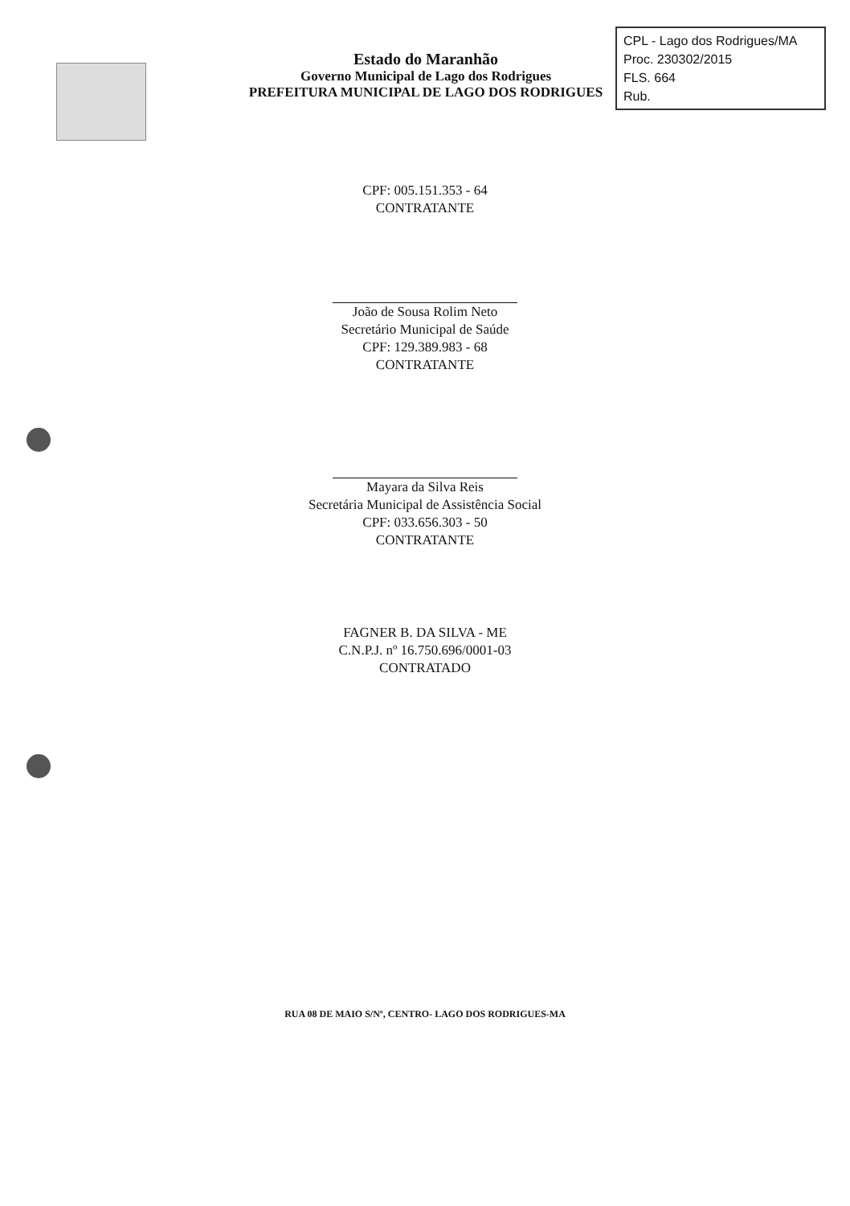Estado do Maranhão
Governo Municipal de Lago dos Rodrigues
PREFEITURA MUNICIPAL DE LAGO DOS RODRIGUES
CPL - Lago dos Rodrigues/MA
Proc. 230302/2015
FLS. 664
Rub.
CPF: 005.151.353 - 64
CONTRATANTE
João de Sousa Rolim Neto
Secretário Municipal de Saúde
CPF: 129.389.983 - 68
CONTRATANTE
Mayara da Silva Reis
Secretária Municipal de Assistência Social
CPF: 033.656.303 - 50
CONTRATANTE
FAGNER B. DA SILVA - ME
C.N.P.J. nº 16.750.696/0001-03
CONTRATADO
RUA 08 DE MAIO S/Nº, CENTRO- LAGO DOS RODRIGUES-MA